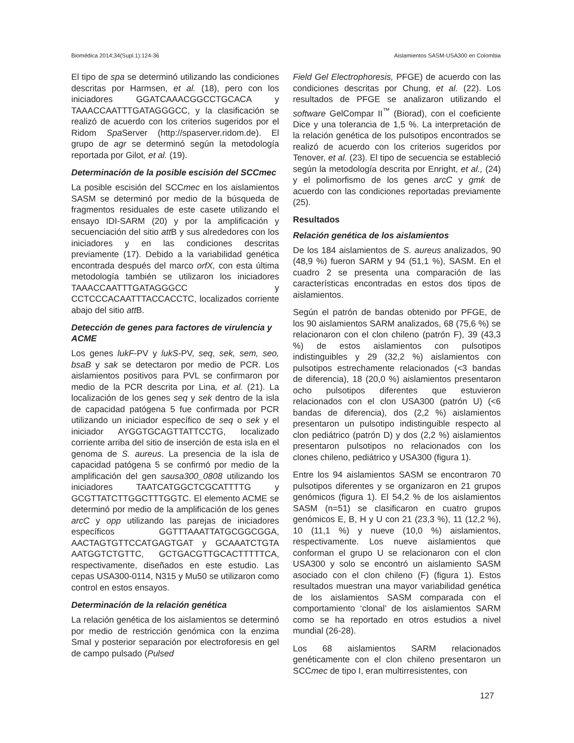Biomédica 2014;34(Supl.1):124-36 Aislamientos SASM-USA300 en Colombia
El tipo de spa se determinó utilizando las condiciones descritas por Harmsen, et al. (18), pero con los iniciadores GGATCAAACGGCCTGCACA y TAAACCAATTTGATAGGGCC, y la clasificación se realizó de acuerdo con los criterios sugeridos por el Ridom Spa Server (http://spaserver.ridom.de). El grupo de agr se determinó según la metodología reportada por Gilot, et al. (19).
Determinación de la posible escisión del SCCmec
La posible escisión del SCCmec en los aislamientos SASM se determinó por medio de la búsqueda de fragmentos residuales de este casete utilizando el ensayo IDI-SARM (20) y por la amplificación y secuenciación del sitio att B y sus alrededores con los iniciadores y en las condiciones descritas previamente (17). Debido a la variabilidad genética encontrada después del marco orfX, con esta última metodología también se utilizaron los iniciadores TAAACCAATTTGATAGGGCC y CCTCCCACAATTTACCACCTC, localizados corriente abajo del sitio att B.
Detección de genes para factores de virulencia y ACME
Los genes lukF-PV y lukS-PV, seq, sek, sem, seo, bsaB y sak se detectaron por medio de PCR. Los aislamientos positivos para PVL se confirmaron por medio de la PCR descrita por Lina, et al. (21). La localización de los genes seq y sek dentro de la isla de capacidad patógena 5 fue confirmada por PCR utilizando un iniciador específico de seq o sek y el iniciador AYGGTGCAGTTATTCCTG, localizado corriente arriba del sitio de inserción de esta isla en el genoma de S. aureus. La presencia de la isla de capacidad patógena 5 se confirmó por medio de la amplificación del gen sausa300_0808 utilizando los iniciadores TAATCATGGCTCGCATTTTG y GCGTTATCTTGGCTTTGGTC. El elemento ACME se determinó por medio de la amplificación de los genes arcC y opp utilizando las parejas de iniciadores específicos GGTTTAAATTATGCGGCGGA, AACTAGTGTTCCATGAGTGAT y GCAAATCTGTA AATGGTCTGTTC, GCTGACGTTGCACTTTTTCA, respectivamente, diseñados en este estudio. Las cepas USA300-0114, N315 y Mu50 se utilizaron como control en estos ensayos.
Determinación de la relación genética
La relación genética de los aislamientos se determinó por medio de restricción genómica con la enzima SmaI y posterior separación por electroforesis en gel de campo pulsado (Pulsed
Field Gel Electrophoresis, PFGE) de acuerdo con las condiciones descritas por Chung, et al. (22). Los resultados de PFGE se analizaron utilizando el software GelCompar II<sup>™</sup> (Biorad), con el coeficiente Dice y una tolerancia de 1,5 %. La interpretación de la relación genética de los pulsotipos encontrados se realizó de acuerdo con los criterios sugeridos por Tenover, et al. (23). El tipo de secuencia se estableció según la metodología descrita por Enright, et al., (24) y el polimorfismo de los genes arcC y gmk de acuerdo con las condiciones reportadas previamente (25).
Resultados
Relación genética de los aislamientos
De los 184 aislamientos de S. aureus analizados, 90 (48,9 %) fueron SARM y 94 (51,1 %), SASM. En el cuadro 2 se presenta una comparación de las características encontradas en estos dos tipos de aislamientos.
Según el patrón de bandas obtenido por PFGE, de los 90 aislamientos SARM analizados, 68 (75,6 %) se relacionaron con el clon chileno (patrón F), 39 (43,3 %) de estos aislamientos con pulsotipos indistinguibles y 29 (32,2 %) aislamientos con pulsotipos estrechamente relacionados (<3 bandas de diferencia), 18 (20,0 %) aislamientos presentaron ocho pulsotipos diferentes que estuvieron relacionados con el clon USA300 (patrón U) (<6 bandas de diferencia), dos (2,2 %) aislamientos presentaron un pulsotipo indistinguible respecto al clon pediátrico (patrón D) y dos (2,2 %) aislamientos presentaron pulsotipos no relacionados con los clones chileno, pediátrico y USA300 (figura 1).
Entre los 94 aislamientos SASM se encontraron 70 pulsotipos diferentes y se organizaron en 21 grupos genómicos (figura 1). El 54,2 % de los aislamientos SASM (n=51) se clasificaron en cuatro grupos genómicos E, B, H y U con 21 (23,3 %), 11 (12,2 %), 10 (11,1 %) y nueve (10,0 %) aislamientos, respectivamente. Los nueve aislamientos que conforman el grupo U se relacionaron con el clon USA300 y solo se encontró un aislamiento SASM asociado con el clon chileno (F) (figura 1). Estos resultados muestran una mayor variabilidad genética de los aislamientos SASM comparada con el comportamiento ‘clonal’ de los aislamientos SARM como se ha reportado en otros estudios a nivel mundial (26-28).
Los 68 aislamientos SARM relacionados genéticamente con el clon chileno presentaron un SCCmec de tipo I, eran multirresistentes, con
127